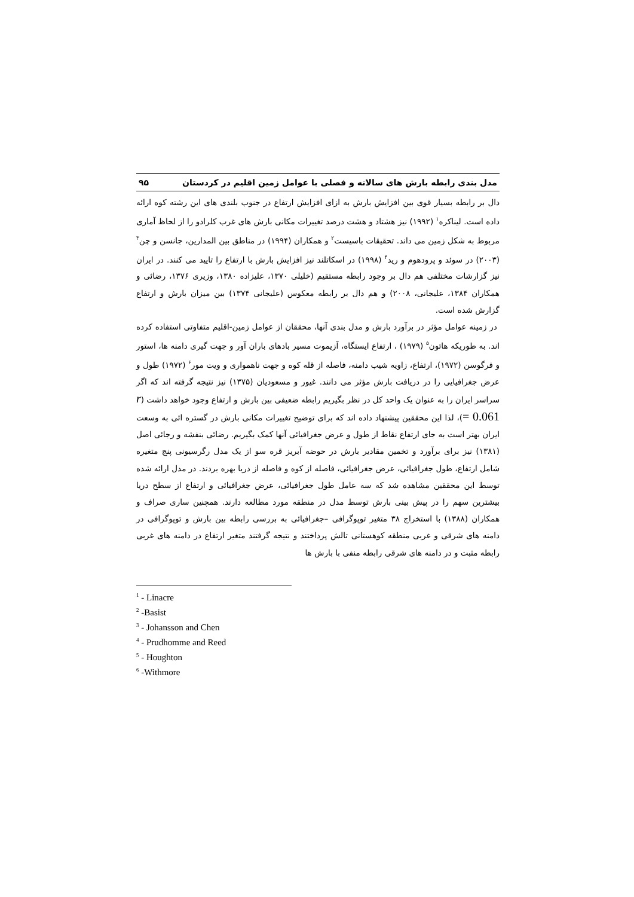مدل بندی رابطه بارش های سالانه و فصلی با عوامل زمین اقلیم در کردستان ۹۵
دال بر رابطه بسیار قوی بین افزایش بارش به ازای افزایش ارتفاع در جنوب بلندی های این رشته کوه ارائه داده است. لیناکره<sup>۱</sup> (۱۹۹۲) نیز هشتاد و هشت درصد تغییرات مکانی بارش های غرب کلرادو را از لحاظ آماری مربوط به شکل زمین می داند. تحقیقات باسیست<sup>۲</sup> و همکاران (۱۹۹۴) در مناطق بین المدارین، جانسن و چن<sup>۳</sup> (۲۰۰۳) در سوئد و پرودهوم و رید<sup>۴</sup> (۱۹۹۸) در اسکاتلند نیز افزایش بارش با ارتفاع را تایید می کنند. در ایران نیز گزارشات مختلفی هم دال بر وجود رابطه مستقیم (خلیلی ۱۳۷۰، علیزاده ۱۳۸۰، وزیری ۱۳۷۶، رضائی و همکاران ۱۳۸۴، علیجانی، ۲۰۰۸) و هم دال بر رابطه معکوس (علیجانی ۱۳۷۴) بین میزان بارش و ارتفاع گزارش شده است.
در زمینه عوامل مؤثر در برآورد بارش و مدل بندی آنها، محققان از عوامل زمین-اقلیم متفاوتی استفاده کرده اند. به طوریکه هاتون<sup>۵</sup> (۱۹۷۹) ، ارتفاع ایستگاه، آزیموت مسیر بادهای باران آور و جهت گیری دامنه ها، استور و فرگوسن (۱۹۷۲)، ارتفاع، زاویه شیب دامنه، فاصله از قله کوه و جهت ناهمواری و ویت مور<sup>۶</sup> (۱۹۷۲) طول و عرض جغرافیایی را در دریافت بارش مؤثر می دانند. غیور و مسعودیان (۱۳۷۵) نیز نتیجه گرفته اند که اگر سراسر ایران را به عنوان یک واحد کل در نظر بگیریم رابطه ضعیفی بین بارش و ارتفاع وجود خواهد داشت (r = 0.061)، لذا این محققین پیشنهاد داده اند که برای توضیح تغییرات مکانی بارش در گستره ائی به وسعت ایران بهتر است به جای ارتفاع نقاط از طول و عرض جغرافیائی آنها کمک بگیریم. رضائی بنفشه و رجائی اصل (۱۳۸۱) نیز برای برآورد و تخمین مقادیر بارش در حوضه آبریز قره سو از یک مدل رگرسیونی پنج متغیره شامل ارتفاع، طول جغرافیائی، عرض جغرافیائی، فاصله از کوه و فاصله از دریا بهره بردند. در مدل ارائه شده توسط این محققین مشاهده شد که سه عامل طول جغرافیائی، عرض جغرافیائی و ارتفاع از سطح دریا بیشترین سهم را در پیش بینی بارش توسط مدل در منطقه مورد مطالعه دارند. همچنین ساری صراف و همکاران (۱۳۸۸) با استخراج ۳۸ متغیر توپوگرافی –جغرافیائی به بررسی رابطه بین بارش و توپوگرافی در دامنه های شرقی و غربی منطقه کوهستانی تالش پرداختند و نتیجه گرفتند متغیر ارتفاع در دامنه های غربی رابطه مثبت و در دامنه های شرقی رابطه منفی با بارش ها
<sup>1</sup> - Linacre
<sup>2</sup> -Basist
<sup>3</sup> - Johansson and Chen
<sup>4</sup> - Prudhomme and Reed
<sup>5</sup> - Houghton
<sup>6</sup> -Withmore